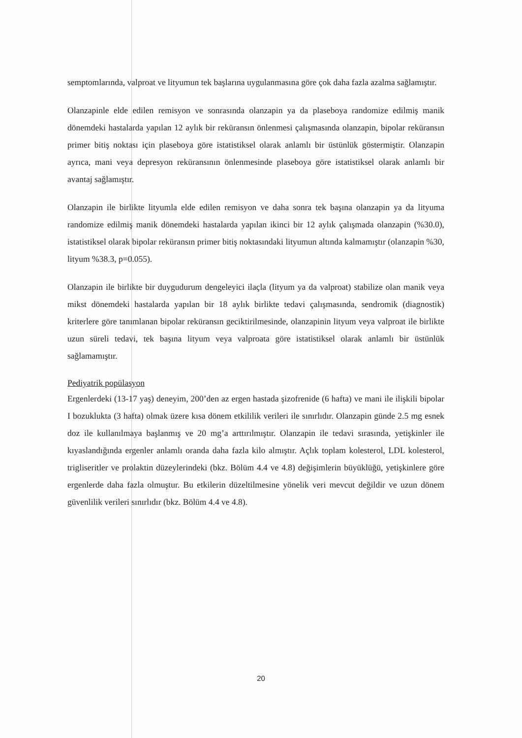semptomlarında, valproat ve lityumun tek başlarına uygulanmasına göre çok daha fazla azalma sağlamıştır.
Olanzapinle elde edilen remisyon ve sonrasında olanzapin ya da plaseboya randomize edilmiş manik dönemdeki hastalarda yapılan 12 aylık bir reküransın önlenmesi çalışmasında olanzapin, bipolar reküransın primer bitiş noktası için plaseboya göre istatistiksel olarak anlamlı bir üstünlük göstermiştir. Olanzapin ayrıca, mani veya depresyon reküransının önlenmesinde plaseboya göre istatistiksel olarak anlamlı bir avantaj sağlamıştır.
Olanzapin ile birlikte lityumla elde edilen remisyon ve daha sonra tek başına olanzapin ya da lityuma randomize edilmiş manik dönemdeki hastalarda yapılan ikinci bir 12 aylık çalışmada olanzapin (%30.0), istatistiksel olarak bipolar reküransın primer bitiş noktasındaki lityumun altında kalmamıştır (olanzapin %30, lityum %38.3, p=0.055).
Olanzapin ile birlikte bir duygudurum dengeleyici ilaçla (lityum ya da valproat) stabilize olan manik veya mikst dönemdeki hastalarda yapılan bir 18 aylık birlikte tedavi çalışmasında, sendromik (diagnostik) kriterlere göre tanımlanan bipolar reküransın geciktirilmesinde, olanzapinin lityum veya valproat ile birlikte uzun süreli tedavi, tek başına lityum veya valproata göre istatistiksel olarak anlamlı bir üstünlük sağlamamıştır.
Pediyatrik popülasyon
Ergenlerdeki (13-17 yaş) deneyim, 200’den az ergen hastada şizofrenide (6 hafta) ve mani ile ilişkili bipolar I bozuklukta (3 hafta) olmak üzere kısa dönem etkililik verileri ile sınırlıdır. Olanzapin günde 2.5 mg esnek doz ile kullanılmaya başlanmış ve 20 mg’a arttırılmıştır. Olanzapin ile tedavi sırasında, yetişkinler ile kıyaslandığında ergenler anlamlı oranda daha fazla kilo almıştır. Açlık toplam kolesterol, LDL kolesterol, trigliseritler ve prolaktin düzeylerindeki (bkz. Bölüm 4.4 ve 4.8) değişimlerin büyüklüğü, yetişkinlere göre ergenlerde daha fazla olmuştur. Bu etkilerin düzeltilmesine yönelik veri mevcut değildir ve uzun dönem güvenlilik verileri sınırlıdır (bkz. Bölüm 4.4 ve 4.8).
20